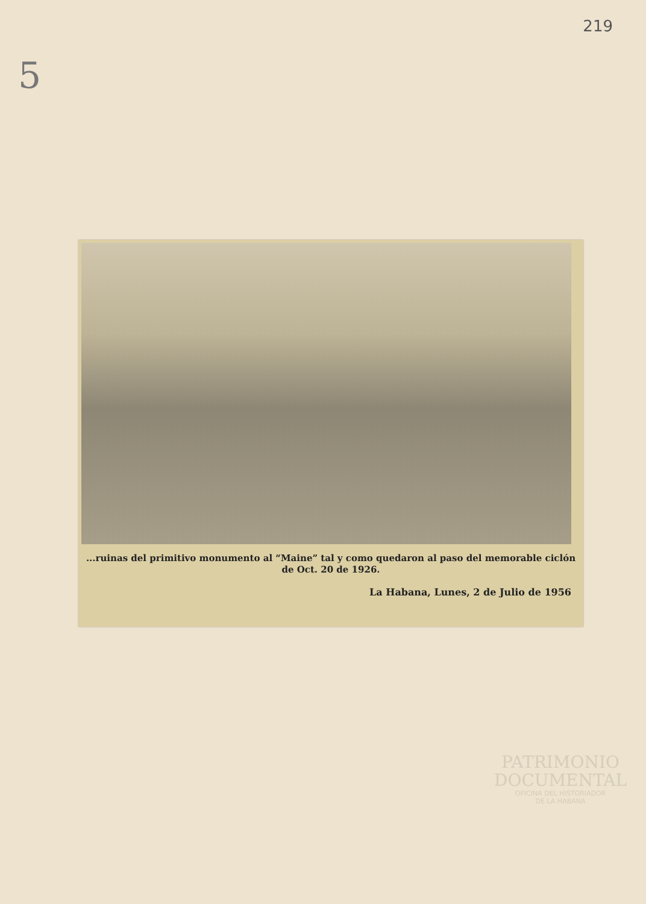219
5
...ruinas del primitivo monumento al “Maine” tal y como quedaron al paso del memorable ciclón de Oct. 20 de 1926.
La Habana, Lunes, 2 de Julio de 1956
PATRIMONIO
DOCUMENTAL
OFICINA DEL HISTORIADOR
DE LA HABANA